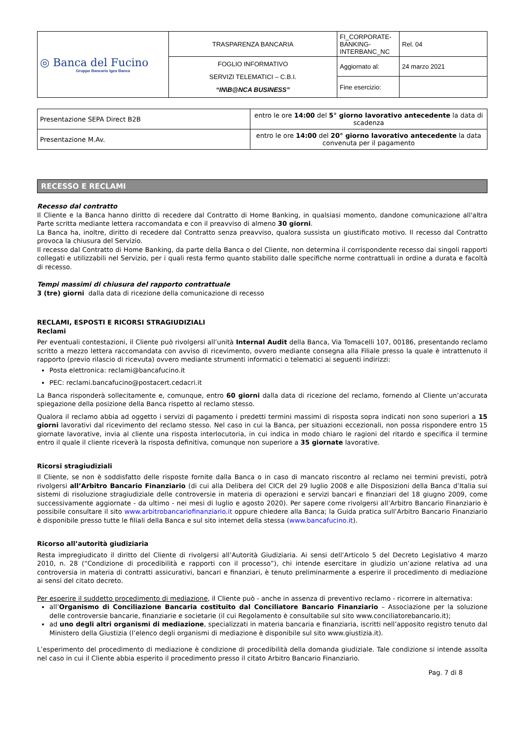| ◎ Banca del Fucino Gruppo Bancario Igea Banca | TRASPARENZA BANCARIA | FI_CORPORATE-BANKING-INTERBANC_NC | Rel. 04 |
| | FOGLIO INFORMATIVO SERVIZI TELEMATICI – C.B.I. “IN\B@NCA BUSINESS” | Aggiornato al: | 24 marzo 2021 |
| | | Fine esercizio: | |
| Presentazione SEPA Direct B2B | entro le ore 14:00 del 5° giorno lavorativo antecedente la data di scadenza |
| Presentazione M.Av. | entro le ore 14:00 del 20° giorno lavorativo antecedente la data convenuta per il pagamento |
RECESSO E RECLAMI
Recesso dal contratto
Il Cliente e la Banca hanno diritto di recedere dal Contratto di Home Banking, in qualsiasi momento, dandone comunicazione all'altra Parte scritta mediante lettera raccomandata e con il preavviso di almeno 30 giorni.
La Banca ha, inoltre, diritto di recedere dal Contratto senza preavviso, qualora sussista un giustificato motivo. Il recesso dal Contratto provoca la chiusura del Servizio.
Il recesso dal Contratto di Home Banking, da parte della Banca o del Cliente, non determina il corrispondente recesso dai singoli rapporti collegati e utilizzabili nel Servizio, per i quali resta fermo quanto stabilito dalle specifiche norme contrattuali in ordine a durata e facoltà di recesso.
Tempi massimi di chiusura del rapporto contrattuale
3 (tre) giorni dalla data di ricezione della comunicazione di recesso
RECLAMI, ESPOSTI E RICORSI STRAGIUDIZIALI
Reclami
Per eventuali contestazioni, il Cliente può rivolgersi all’unità Internal Audit della Banca, Via Tomacelli 107, 00186, presentando reclamo scritto a mezzo lettera raccomandata con avviso di ricevimento, ovvero mediante consegna alla Filiale presso la quale è intrattenuto il rapporto (previo rilascio di ricevuta) ovvero mediante strumenti informatici o telematici ai seguenti indirizzi:
Posta elettronica: reclami@bancafucino.it
PEC: reclami.bancafucino@postacert.cedacri.it
La Banca risponderà sollecitamente e, comunque, entro 60 giorni dalla data di ricezione del reclamo, fornendo al Cliente un’accurata spiegazione della posizione della Banca rispetto al reclamo stesso.
Qualora il reclamo abbia ad oggetto i servizi di pagamento i predetti termini massimi di risposta sopra indicati non sono superiori a 15 giorni lavorativi dal ricevimento del reclamo stesso. Nel caso in cui la Banca, per situazioni eccezionali, non possa rispondere entro 15 giornate lavorative, invia al cliente una risposta interlocutoria, in cui indica in modo chiaro le ragioni del ritardo e specifica il termine entro il quale il cliente riceverà la risposta definitiva, comunque non superiore a 35 giornate lavorative.
Ricorsi stragiudiziali
Il Cliente, se non è soddisfatto delle risposte fornite dalla Banca o in caso di mancato riscontro al reclamo nei termini previsti, potrà rivolgersi all’Arbitro Bancario Finanziario (di cui alla Delibera del CICR del 29 luglio 2008 e alle Disposizioni della Banca d’Italia sui sistemi di risoluzione stragiudiziale delle controversie in materia di operazioni e servizi bancari e finanziari del 18 giugno 2009, come successivamente aggiornate - da ultimo - nei mesi di luglio e agosto 2020). Per sapere come rivolgersi all’Arbitro Bancario Finanziario è possibile consultare il sito www.arbitrobancariofinanziario.it oppure chiedere alla Banca; la Guida pratica sull’Arbitro Bancario Finanziario è disponibile presso tutte le filiali della Banca e sul sito internet della stessa (www.bancafucino.it).
Ricorso all’autorità giudiziaria
Resta impregiudicato il diritto del Cliente di rivolgersi all’Autorità Giudiziaria. Ai sensi dell’Articolo 5 del Decreto Legislativo 4 marzo 2010, n. 28 (“Condizione di procedibilità e rapporti con il processo”), chi intende esercitare in giudizio un’azione relativa ad una controversia in materia di contratti assicurativi, bancari e finanziari, è tenuto preliminarmente a esperire il procedimento di mediazione ai sensi del citato decreto.
Per esperire il suddetto procedimento di mediazione, il Cliente può - anche in assenza di preventivo reclamo - ricorrere in alternativa:
all’Organismo di Conciliazione Bancaria costituito dal Conciliatore Bancario Finanziario – Associazione per la soluzione delle controversie bancarie, finanziarie e societarie (il cui Regolamento è consultabile sul sito www.conciliatorebancario.it);
ad uno degli altri organismi di mediazione, specializzati in materia bancaria e finanziaria, iscritti nell’apposito registro tenuto dal Ministero della Giustizia (l’elenco degli organismi di mediazione è disponibile sul sito www.giustizia.it).
L’esperimento del procedimento di mediazione è condizione di procedibilità della domanda giudiziale. Tale condizione si intende assolta nel caso in cui il Cliente abbia esperito il procedimento presso il citato Arbitro Bancario Finanziario.
Pag. 7 di 8